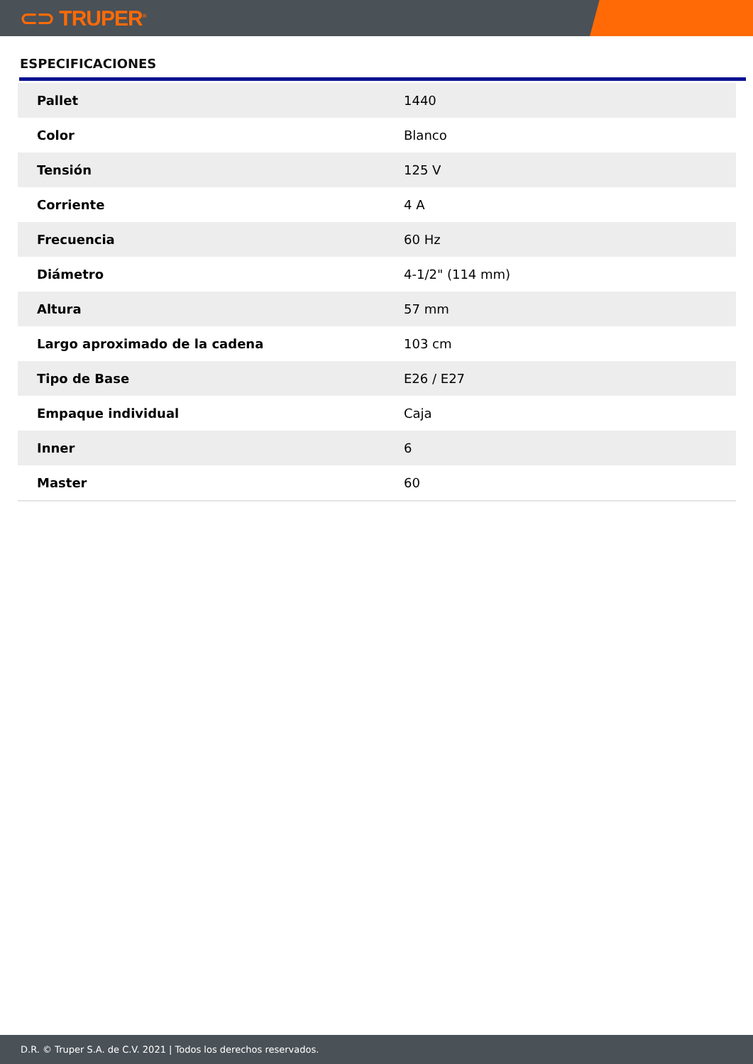⊂⊃ TRUPER<sup>®</sup>
ESPECIFICACIONES
| Pallet | 1440 |
| Color | Blanco |
| Tensión | 125 V |
| Corriente | 4 A |
| Frecuencia | 60 Hz |
| Diámetro | 4-1/2" (114 mm) |
| Altura | 57 mm |
| Largo aproximado de la cadena | 103 cm |
| Tipo de Base | E26 / E27 |
| Empaque individual | Caja |
| Inner | 6 |
| Master | 60 |
D.R. © Truper S.A. de C.V. 2021 | Todos los derechos reservados.